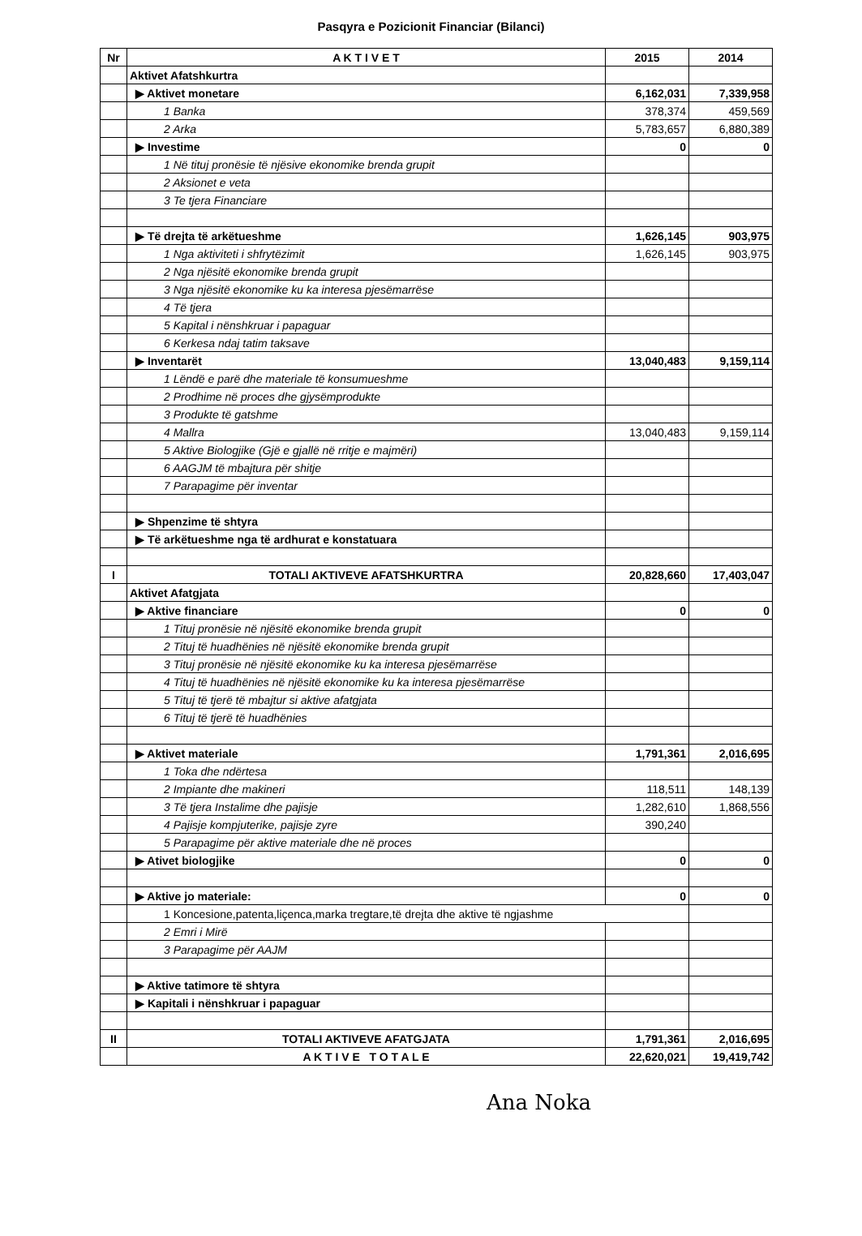Pasqyra e Pozicionit Financiar (Bilanci)
| Nr | A K T I V E T | 2015 | 2014 |
| --- | --- | --- | --- |
| | Aktivet Afatshkurtra | | |
| | ▶ Aktivet monetare | 6,162,031 | 7,339,958 |
| | 1 Banka | 378,374 | 459,569 |
| | 2 Arka | 5,783,657 | 6,880,389 |
| | ▶ Investime | 0 | 0 |
| | 1 Në tituj pronësie të njësive ekonomike brenda grupit | | |
| | 2 Aksionet e veta | | |
| | 3 Te tjera Financiare | | |
| | ▶ Të drejta të arkëtueshme | 1,626,145 | 903,975 |
| | 1 Nga aktiviteti i shfrytëzimit | 1,626,145 | 903,975 |
| | 2 Nga njësitë ekonomike brenda grupit | | |
| | 3 Nga njësitë ekonomike ku ka interesa pjesëmarrëse | | |
| | 4 Të tjera | | |
| | 5 Kapital i nënshkruar i papaguar | | |
| | 6 Kerkesa ndaj tatim taksave | | |
| | ▶ Inventarët | 13,040,483 | 9,159,114 |
| | 1 Lëndë e parë dhe materiale të konsumueshme | | |
| | 2 Prodhime në proces dhe gjysëmprodukte | | |
| | 3 Produkte të gatshme | | |
| | 4 Mallra | 13,040,483 | 9,159,114 |
| | 5 Aktive Biologjike (Gjë e gjallë në rritje e majmëri) | | |
| | 6 AAGJM të mbajtura për shitje | | |
| | 7 Parapagime për inventar | | |
| | ▶ Shpenzime të shtyra | | |
| | ▶ Të arkëtueshme nga të ardhurat e konstatuara | | |
| I | TOTALI AKTIVEVE AFATSHKURTRA | 20,828,660 | 17,403,047 |
| | Aktivet Afatgjata | | |
| | ▶ Aktive financiare | 0 | 0 |
| | 1 Tituj pronësie në njësitë ekonomike brenda grupit | | |
| | 2 Tituj të huadhënies në njësitë ekonomike brenda grupit | | |
| | 3 Tituj pronësie në njësitë ekonomike ku ka interesa pjesëmarrëse | | |
| | 4 Tituj të huadhënies në njësitë ekonomike ku ka interesa pjesëmarrëse | | |
| | 5 Tituj të tjerë të mbajtur si aktive afatgjata | | |
| | 6 Tituj të tjerë të huadhënies | | |
| | ▶ Aktivet materiale | 1,791,361 | 2,016,695 |
| | 1 Toka dhe ndërtesa | | |
| | 2 Impiante dhe makineri | 118,511 | 148,139 |
| | 3 Të tjera Instalime dhe pajisje | 1,282,610 | 1,868,556 |
| | 4 Pajisje kompjuterike, pajisje zyre | 390,240 | |
| | 5 Parapagime për aktive materiale dhe në proces | | |
| | ▶ Ativet biologjike | 0 | 0 |
| | ▶ Aktive jo materiale: | 0 | 0 |
| | 1 Koncesione,patenta,liçenca,marka tregtare,të drejta dhe aktive të ngjashme | | |
| | 2 Emri i Mirë | | |
| | 3 Parapagime për AAJM | | |
| | ▶ Aktive tatimore të shtyra | | |
| | ▶ Kapitali i nënshkruar i papaguar | | |
| II | TOTALI AKTIVEVE AFATGJATA | 1,791,361 | 2,016,695 |
| | A K T I V E T O T A L E | 22,620,021 | 19,419,742 |
Ana Noka